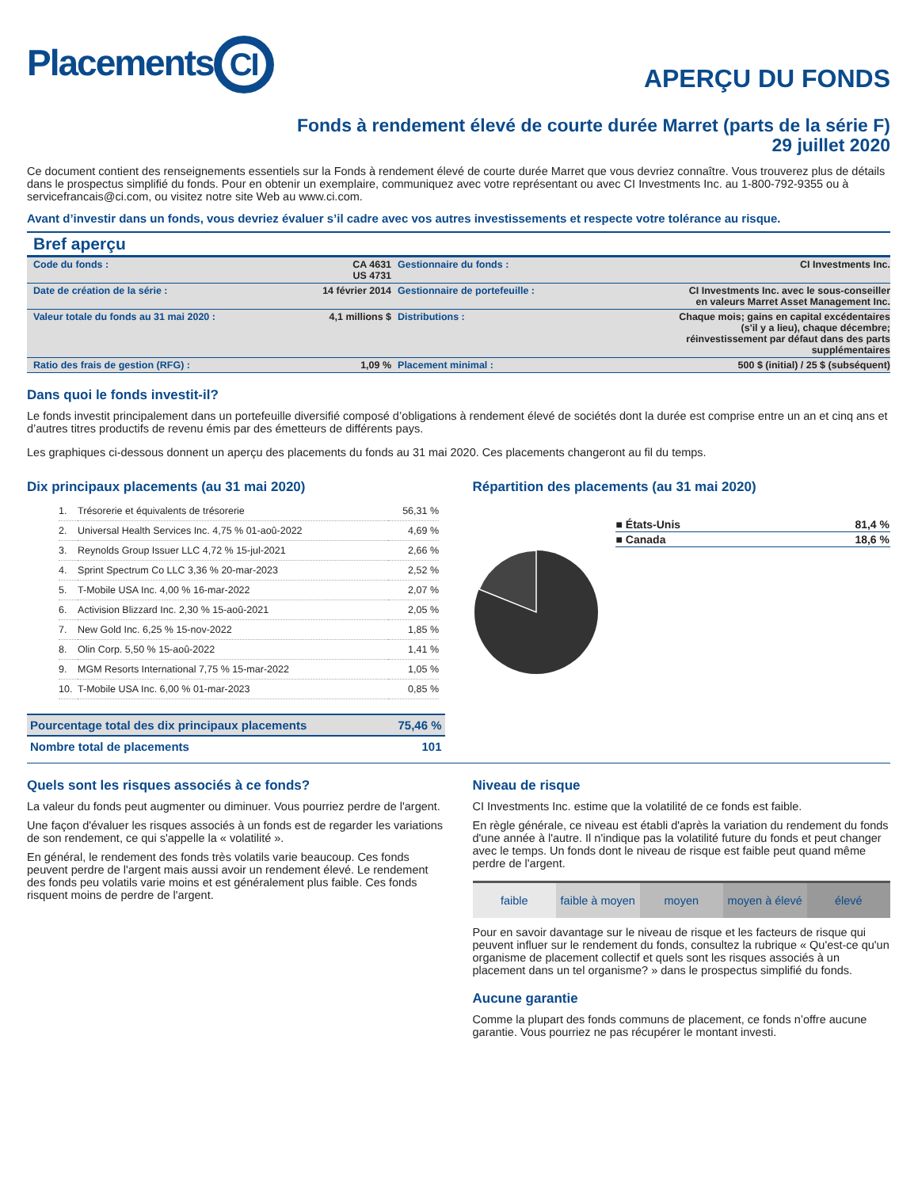Placements CI
APERÇU DU FONDS
Fonds à rendement élevé de courte durée Marret (parts de la série F)
29 juillet 2020
Ce document contient des renseignements essentiels sur la Fonds à rendement élevé de courte durée Marret que vous devriez connaître. Vous trouverez plus de détails dans le prospectus simplifié du fonds. Pour en obtenir un exemplaire, communiquez avec votre représentant ou avec CI Investments Inc. au 1-800-792-9355 ou à servicefrancais@ci.com, ou visitez notre site Web au www.ci.com.
Avant d’investir dans un fonds, vous devriez évaluer s’il cadre avec vos autres investissements et respecte votre tolérance au risque.
Bref aperçu
| Code du fonds : | CA 4631 US 4731 | Gestionnaire du fonds : | CI Investments Inc. |
| Date de création de la série : | 14 février 2014 | Gestionnaire de portefeuille : | CI Investments Inc. avec le sous-conseiller en valeurs Marret Asset Management Inc. |
| Valeur totale du fonds au 31 mai 2020 : | 4,1 millions $ | Distributions : | Chaque mois; gains en capital excédentaires (s'il y a lieu), chaque décembre; réinvestissement par défaut dans des parts supplémentaires |
| Ratio des frais de gestion (RFG) : | 1,09 % | Placement minimal : | 500 $ (initial) / 25 $ (subséquent) |
Dans quoi le fonds investit-il?
Le fonds investit principalement dans un portefeuille diversifié composé d’obligations à rendement élevé de sociétés dont la durée est comprise entre un an et cinq ans et d’autres titres productifs de revenu émis par des émetteurs de différents pays.
Les graphiques ci-dessous donnent un aperçu des placements du fonds au 31 mai 2020. Ces placements changeront au fil du temps.
Dix principaux placements (au 31 mai 2020)
| 1. | Trésorerie et équivalents de trésorerie | 56,31 % |
| 2. | Universal Health Services Inc. 4,75 % 01-aoû-2022 | 4,69 % |
| 3. | Reynolds Group Issuer LLC 4,72 % 15-jul-2021 | 2,66 % |
| 4. | Sprint Spectrum Co LLC 3,36 % 20-mar-2023 | 2,52 % |
| 5. | T-Mobile USA Inc. 4,00 % 16-mar-2022 | 2,07 % |
| 6. | Activision Blizzard Inc. 2,30 % 15-aoû-2021 | 2,05 % |
| 7. | New Gold Inc. 6,25 % 15-nov-2022 | 1,85 % |
| 8. | Olin Corp. 5,50 % 15-aoû-2022 | 1,41 % |
| 9. | MGM Resorts International 7,75 % 15-mar-2022 | 1,05 % |
| 10. | T-Mobile USA Inc. 6,00 % 01-mar-2023 | 0,85 % |
| Pourcentage total des dix principaux placements | 75,46 % |
| Nombre total de placements | 101 |
Répartition des placements (au 31 mai 2020)
| ■ États-Unis | 81,4 % |
| ■ Canada | 18,6 % |
Quels sont les risques associés à ce fonds?
La valeur du fonds peut augmenter ou diminuer. Vous pourriez perdre de l'argent.
Une façon d'évaluer les risques associés à un fonds est de regarder les variations de son rendement, ce qui s'appelle la « volatilité ».
En général, le rendement des fonds très volatils varie beaucoup. Ces fonds peuvent perdre de l'argent mais aussi avoir un rendement élevé. Le rendement des fonds peu volatils varie moins et est généralement plus faible. Ces fonds risquent moins de perdre de l'argent.
Niveau de risque
CI Investments Inc. estime que la volatilité de ce fonds est faible.
En règle générale, ce niveau est établi d'après la variation du rendement du fonds d'une année à l'autre. Il n'indique pas la volatilité future du fonds et peut changer avec le temps. Un fonds dont le niveau de risque est faible peut quand même perdre de l'argent.
faible faible à moyen moyen moyen à élevé élevé
Pour en savoir davantage sur le niveau de risque et les facteurs de risque qui peuvent influer sur le rendement du fonds, consultez la rubrique « Qu'est-ce qu'un organisme de placement collectif et quels sont les risques associés à un placement dans un tel organisme? » dans le prospectus simplifié du fonds.
Aucune garantie
Comme la plupart des fonds communs de placement, ce fonds n’offre aucune garantie. Vous pourriez ne pas récupérer le montant investi.